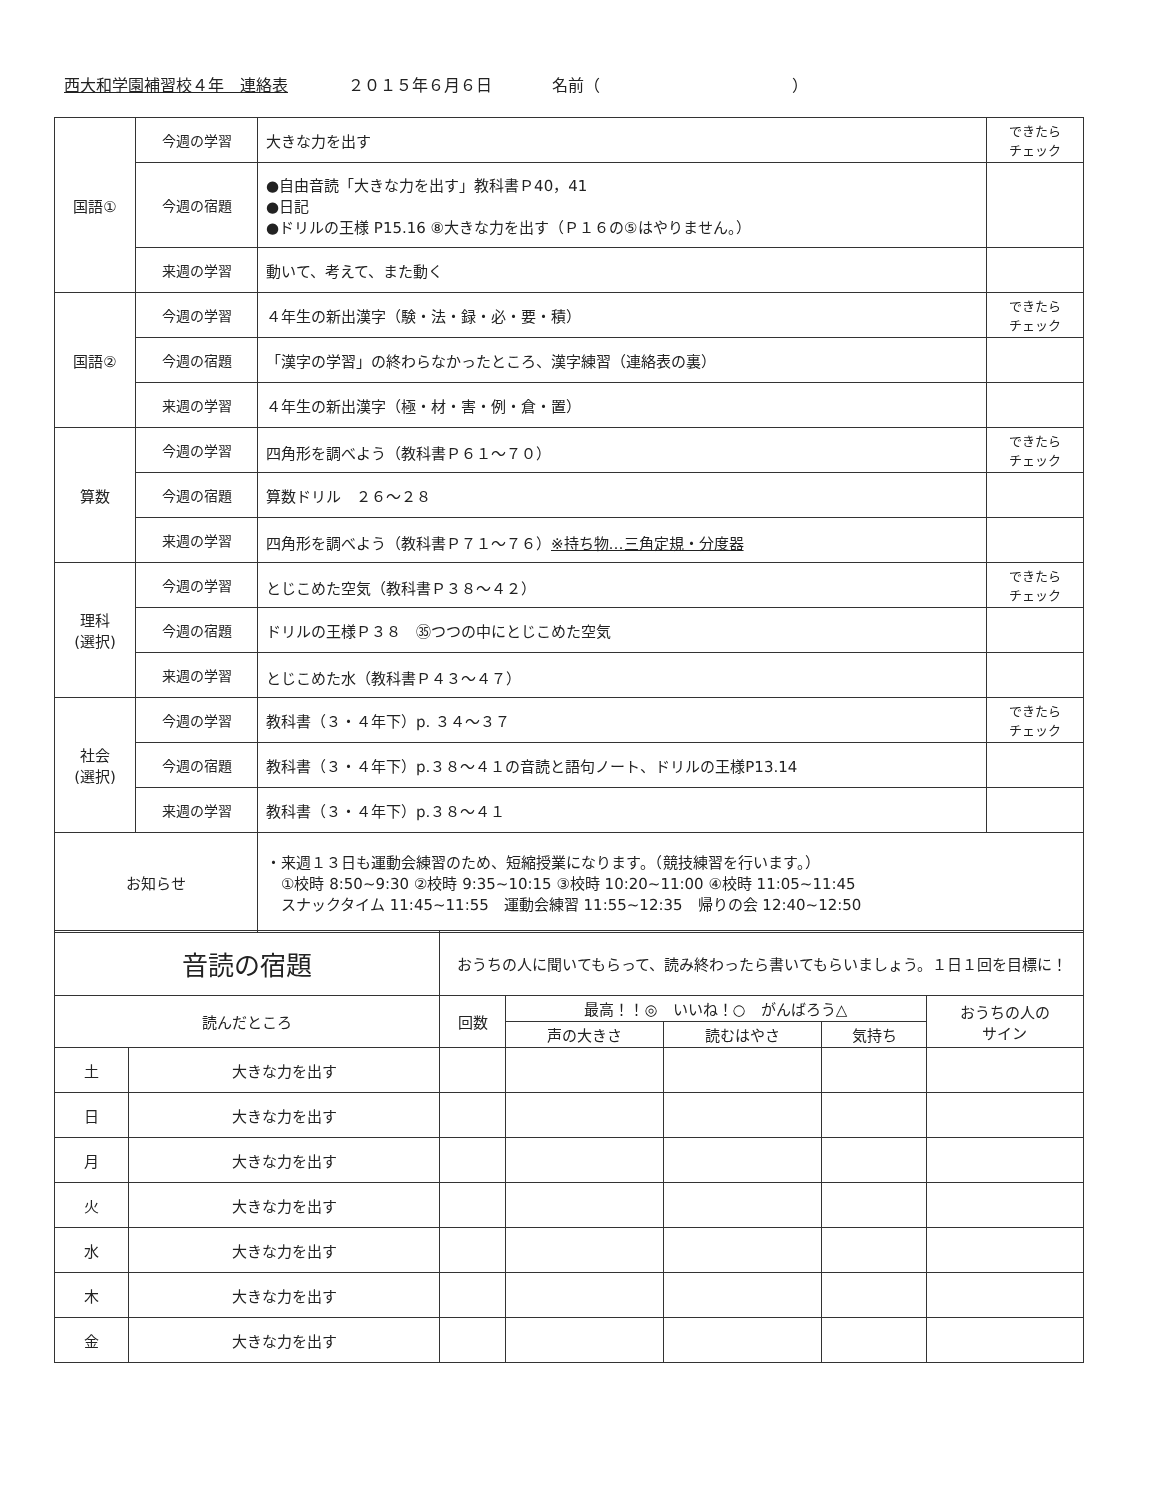西大和学園補習校４年　連絡表 ２０１５年６月６日 名前（　　　　　　　　　　　　）
| 国語① | 今週の学習 | 大きな力を出す | できたら チェック |
| | 今週の宿題 | ●自由音読「大きな力を出す」教科書Ｐ40，41 ●日記 ●ドリルの王様 P15.16 ⑧大きな力を出す（Ｐ１６の⑤はやりません。） | |
| | 来週の学習 | 動いて、考えて、また動く | |
| 国語② | 今週の学習 | ４年生の新出漢字（験・法・録・必・要・積） | できたら チェック |
| | 今週の宿題 | 「漢字の学習」の終わらなかったところ、漢字練習（連絡表の裏） | |
| | 来週の学習 | ４年生の新出漢字（極・材・害・例・倉・置） | |
| 算数 | 今週の学習 | 四角形を調べよう（教科書Ｐ６１～７０） | できたら チェック |
| | 今週の宿題 | 算数ドリル ２６～２８ | |
| | 来週の学習 | 四角形を調べよう（教科書Ｐ７１～７６） ※持ち物…三角定規・分度器 | |
| 理科 (選択) | 今週の学習 | とじこめた空気（教科書Ｐ３８～４２） | できたら チェック |
| | 今週の宿題 | ドリルの王様Ｐ３８ ㉟つつの中にとじこめた空気 | |
| | 来週の学習 | とじこめた水（教科書Ｐ４３～４７） | |
| 社会 (選択) | 今週の学習 | 教科書（３・４年下）p. ３４～３７ | できたら チェック |
| | 今週の宿題 | 教科書（３・４年下）p.３８～４１の音読と語句ノート、ドリルの王様P13.14 | |
| | 来週の学習 | 教科書（３・４年下）p.３８～４１ | |
| お知らせ | | ・来週１３日も運動会練習のため、短縮授業になります。（競技練習を行います。） ①校時 8:50~9:30 ②校時 9:35~10:15 ③校時 10:20~11:00 ④校時 11:05~11:45 スナックタイム 11:45~11:55 運動会練習 11:55~12:35 帰りの会 12:40~12:50 | |
| 音読の宿題 | | おうちの人に聞いてもらって、読み終わったら書いてもらいましょう。１日１回を目標に！ | | | | |
| 読んだところ | | 回数 | 最高！！◎ いいね！○ がんばろう△ | | | おうちの人の サイン |
| | | | 声の大きさ | 読むはやさ | 気持ち | |
| 土 | 大きな力を出す | | | | | |
| 日 | 大きな力を出す | | | | | |
| 月 | 大きな力を出す | | | | | |
| 火 | 大きな力を出す | | | | | |
| 水 | 大きな力を出す | | | | | |
| 木 | 大きな力を出す | | | | | |
| 金 | 大きな力を出す | | | | | |